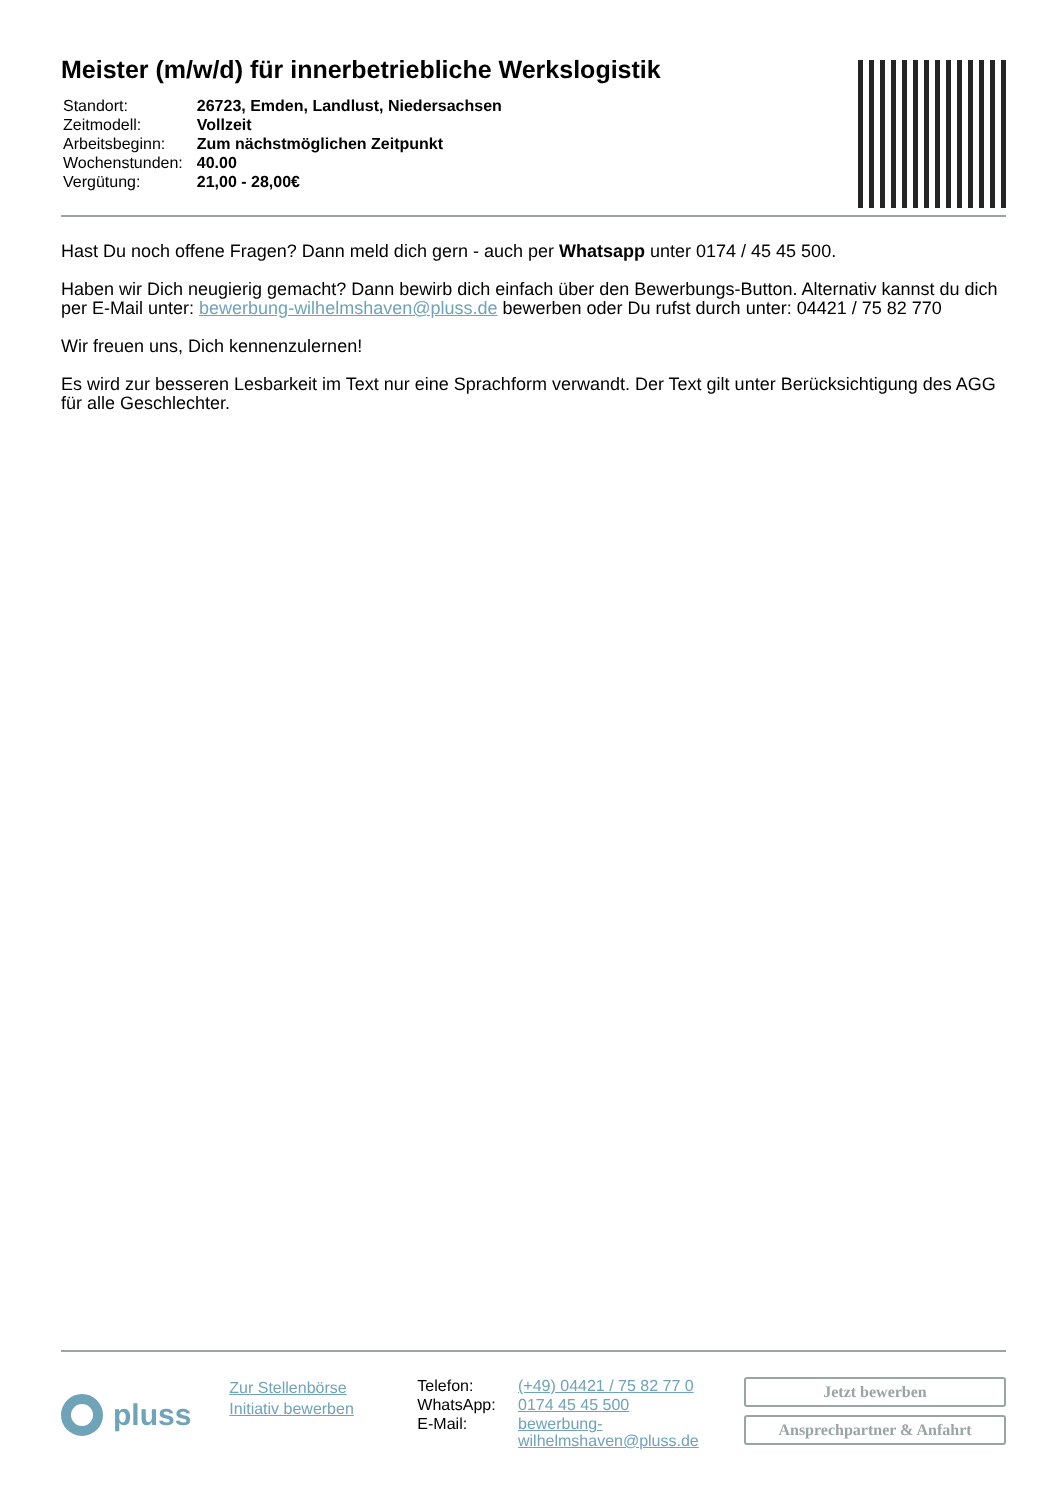Meister (m/w/d) für innerbetriebliche Werkslogistik
| Standort: | 26723, Emden, Landlust, Niedersachsen |
| Zeitmodell: | Vollzeit |
| Arbeitsbeginn: | Zum nächstmöglichen Zeitpunkt |
| Wochenstunden: | 40.00 |
| Vergütung: | 21,00 - 28,00€ |
Hast Du noch offene Fragen? Dann meld dich gern - auch per Whatsapp unter 0174 / 45 45 500.
Haben wir Dich neugierig gemacht? Dann bewirb dich einfach über den Bewerbungs-Button. Alternativ kannst du dich per E-Mail unter: bewerbung-wilhelmshaven@pluss.de bewerben oder Du rufst durch unter: 04421 / 75 82 770
Wir freuen uns, Dich kennenzulernen!
Es wird zur besseren Lesbarkeit im Text nur eine Sprachform verwandt. Der Text gilt unter Berücksichtigung des AGG für alle Geschlechter.
pluss
Zur Stellenbörse
Initiativ bewerben
| Telefon: | (+49) 04421 / 75 82 77 0 |
| WhatsApp: | 0174 45 45 500 |
| E-Mail: | bewerbung- wilhelmshaven@pluss.de |
Jetzt bewerben
Ansprechpartner & Anfahrt